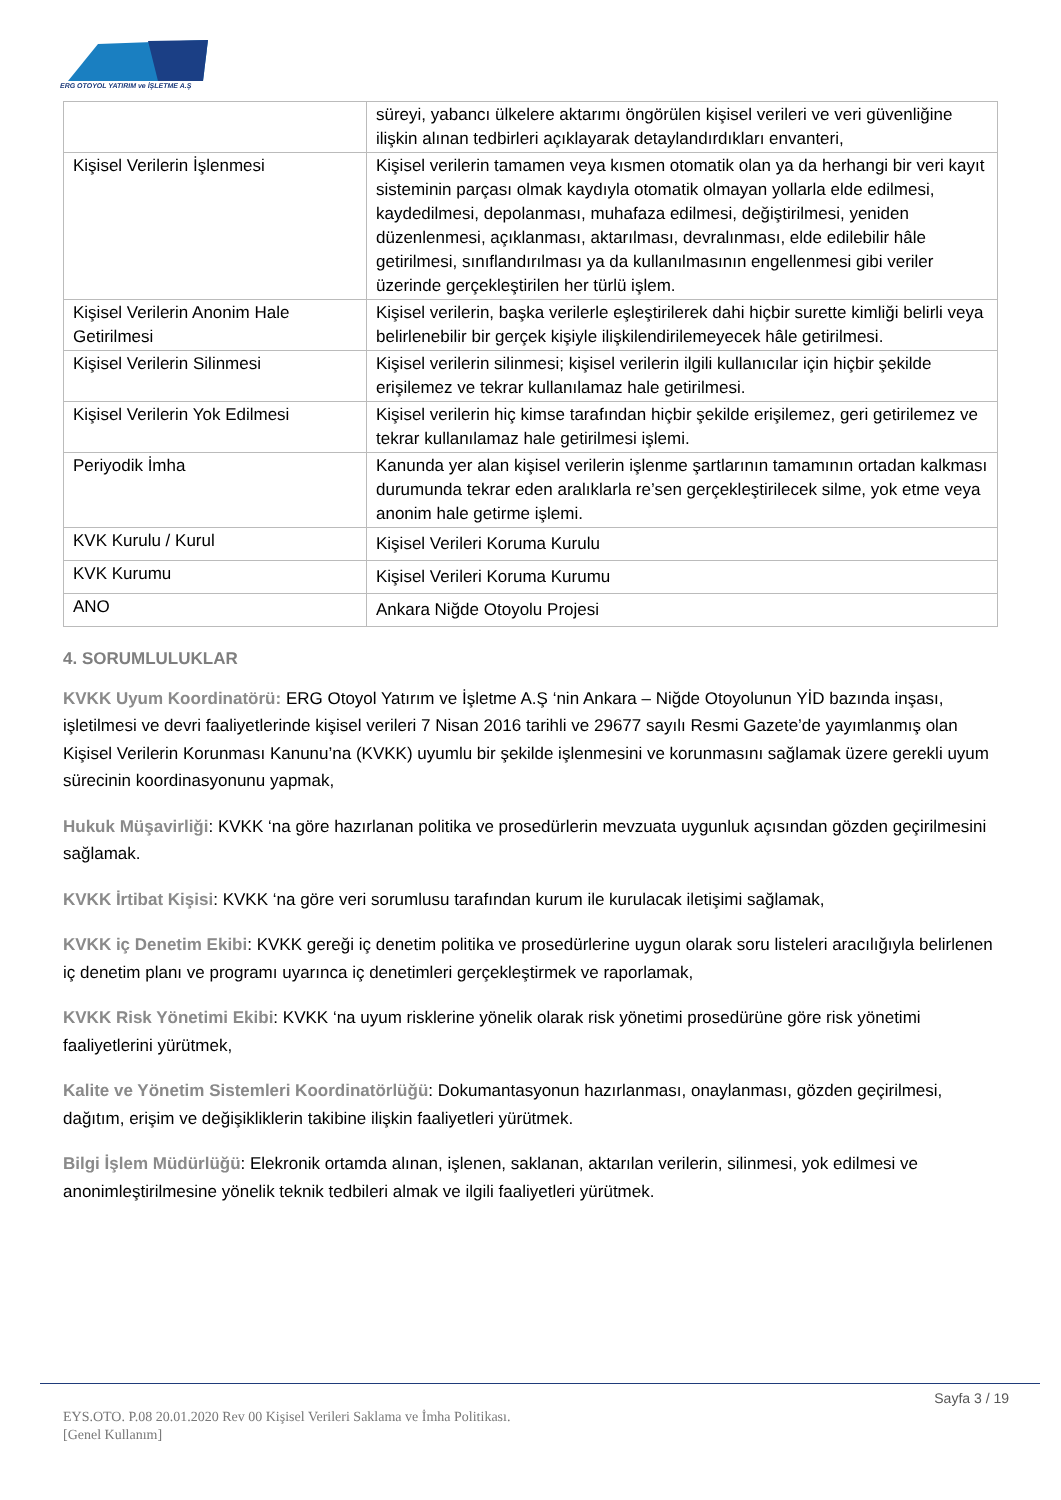ERG OTOYOL YATIRIM ve İŞLETME A.Ş
| | süreyi, yabancı ülkelere aktarımı öngörülen kişisel verileri ve veri güvenliğine ilişkin alınan tedbirleri açıklayarak detaylandırdıkları envanteri, |
| Kişisel Verilerin İşlenmesi | Kişisel verilerin tamamen veya kısmen otomatik olan ya da herhangi bir veri kayıt sisteminin parçası olmak kaydıyla otomatik olmayan yollarla elde edilmesi, kaydedilmesi, depolanması, muhafaza edilmesi, değiştirilmesi, yeniden düzenlenmesi, açıklanması, aktarılması, devralınması, elde edilebilir hâle getirilmesi, sınıflandırılması ya da kullanılmasının engellenmesi gibi veriler üzerinde gerçekleştirilen her türlü işlem. |
| Kişisel Verilerin Anonim Hale Getirilmesi | Kişisel verilerin, başka verilerle eşleştirilerek dahi hiçbir surette kimliği belirli veya belirlenebilir bir gerçek kişiyle ilişkilendirilemeyecek hâle getirilmesi. |
| Kişisel Verilerin Silinmesi | Kişisel verilerin silinmesi; kişisel verilerin ilgili kullanıcılar için hiçbir şekilde erişilemez ve tekrar kullanılamaz hale getirilmesi. |
| Kişisel Verilerin Yok Edilmesi | Kişisel verilerin hiç kimse tarafından hiçbir şekilde erişilemez, geri getirilemez ve tekrar kullanılamaz hale getirilmesi işlemi. |
| Periyodik İmha | Kanunda yer alan kişisel verilerin işlenme şartlarının tamamının ortadan kalkması durumunda tekrar eden aralıklarla re’sen gerçekleştirilecek silme, yok etme veya anonim hale getirme işlemi. |
| KVK Kurulu / Kurul | Kişisel Verileri Koruma Kurulu |
| KVK Kurumu | Kişisel Verileri Koruma Kurumu |
| ANO | Ankara Niğde Otoyolu Projesi |
4. SORUMLULUKLAR
KVKK Uyum Koordinatörü: ERG Otoyol Yatırım ve İşletme A.Ş ‘nin Ankara – Niğde Otoyolunun YİD bazında inşası, işletilmesi ve devri faaliyetlerinde kişisel verileri 7 Nisan 2016 tarihli ve 29677 sayılı Resmi Gazete’de yayımlanmış olan Kişisel Verilerin Korunması Kanunu’na (KVKK) uyumlu bir şekilde işlenmesini ve korunmasını sağlamak üzere gerekli uyum sürecinin koordinasyonunu yapmak,
Hukuk Müşavirliği: KVKK ‘na göre hazırlanan politika ve prosedürlerin mevzuata uygunluk açısından gözden geçirilmesini sağlamak.
KVKK İrtibat Kişisi: KVKK ‘na göre veri sorumlusu tarafından kurum ile kurulacak iletişimi sağlamak,
KVKK iç Denetim Ekibi: KVKK gereği iç denetim politika ve prosedürlerine uygun olarak soru listeleri aracılığıyla belirlenen iç denetim planı ve programı uyarınca iç denetimleri gerçekleştirmek ve raporlamak,
KVKK Risk Yönetimi Ekibi: KVKK ‘na uyum risklerine yönelik olarak risk yönetimi prosedürüne göre risk yönetimi faaliyetlerini yürütmek,
Kalite ve Yönetim Sistemleri Koordinatörlüğü: Dokumantasyonun hazırlanması, onaylanması, gözden geçirilmesi, dağıtım, erişim ve değişikliklerin takibine ilişkin faaliyetleri yürütmek.
Bilgi İşlem Müdürlüğü: Elekronik ortamda alınan, işlenen, saklanan, aktarılan verilerin, silinmesi, yok edilmesi ve anonimleştirilmesine yönelik teknik tedbileri almak ve ilgili faaliyetleri yürütmek.
Sayfa 3 / 19
EYS.OTO. P.08 20.01.2020 Rev 00 Kişisel Verileri Saklama ve İmha Politikası.
[Genel Kullanım]